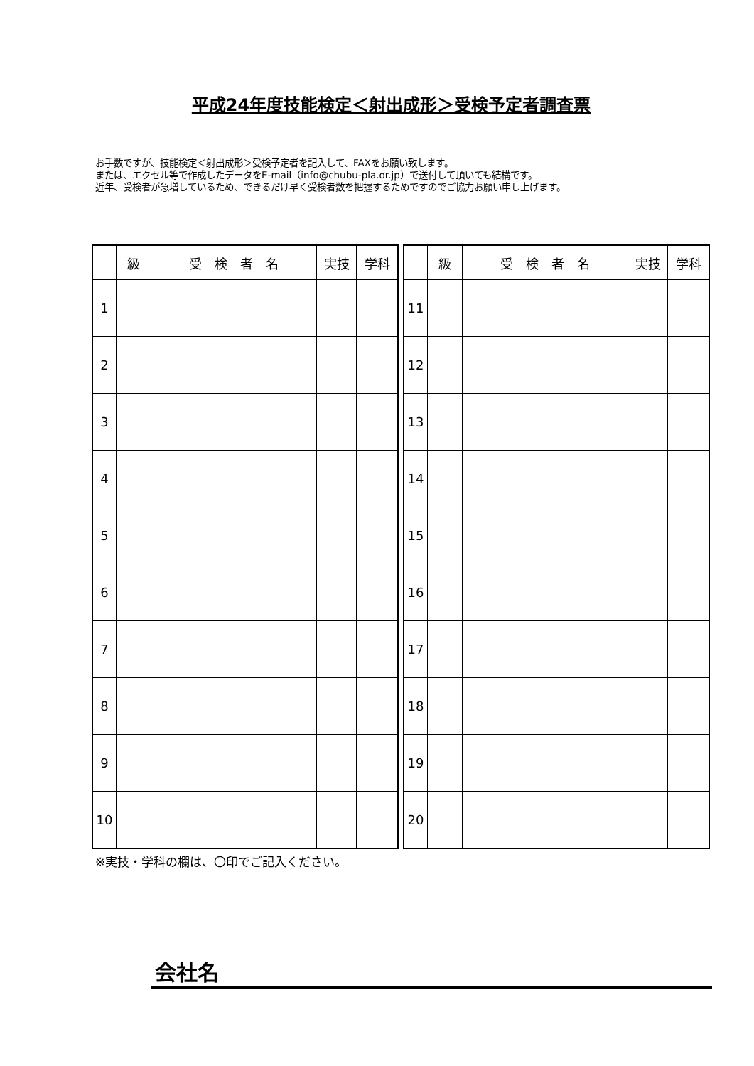平成24年度技能検定＜射出成形＞受検予定者調査票
お手数ですが、技能検定＜射出成形＞受検予定者を記入して、FAXをお願い致します。
または、エクセル等で作成したデータをE-mail（info@chubu-pla.or.jp）で送付して頂いても結構です。
近年、受検者が急増しているため、できるだけ早く受検者数を把握するためですのでご協力お願い申し上げます。
| | 級 | 受 検 者 名 | 実技 | 学科 |
| --- | --- | --- | --- | --- |
| 1 | | | | |
| 2 | | | | |
| 3 | | | | |
| 4 | | | | |
| 5 | | | | |
| 6 | | | | |
| 7 | | | | |
| 8 | | | | |
| 9 | | | | |
| 10 | | | | |
| | 級 | 受 検 者 名 | 実技 | 学科 |
| --- | --- | --- | --- | --- |
| 11 | | | | |
| 12 | | | | |
| 13 | | | | |
| 14 | | | | |
| 15 | | | | |
| 16 | | | | |
| 17 | | | | |
| 18 | | | | |
| 19 | | | | |
| 20 | | | | |
※実技・学科の欄は、〇印でご記入ください。
会社名